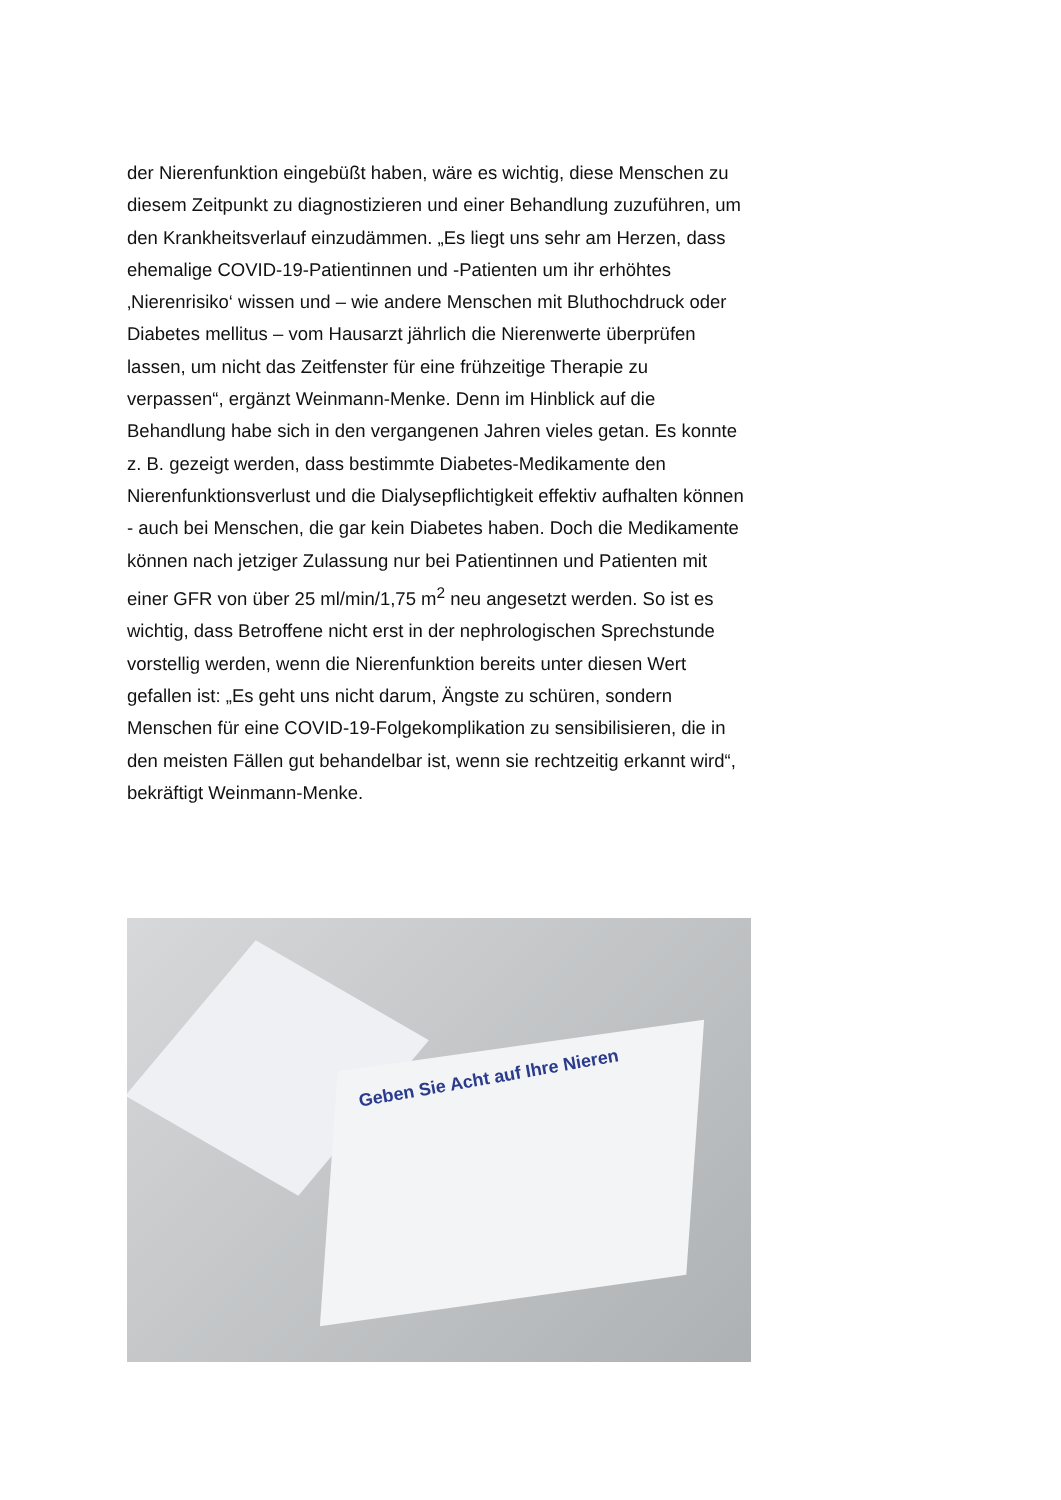der Nierenfunktion eingebüßt haben, wäre es wichtig, diese Menschen zu diesem Zeitpunkt zu diagnostizieren und einer Behandlung zuzuführen, um den Krankheitsverlauf einzudämmen. „Es liegt uns sehr am Herzen, dass ehemalige COVID-19-Patientinnen und -Patienten um ihr erhöhtes ‚Nierenrisiko‘ wissen und – wie andere Menschen mit Bluthochdruck oder Diabetes mellitus – vom Hausarzt jährlich die Nierenwerte überprüfen lassen, um nicht das Zeitfenster für eine frühzeitige Therapie zu verpassen“, ergänzt Weinmann-Menke. Denn im Hinblick auf die Behandlung habe sich in den vergangenen Jahren vieles getan. Es konnte z. B. gezeigt werden, dass bestimmte Diabetes-Medikamente den Nierenfunktionsverlust und die Dialysepflichtigkeit effektiv aufhalten können - auch bei Menschen, die gar kein Diabetes haben. Doch die Medikamente können nach jetziger Zulassung nur bei Patientinnen und Patienten mit einer GFR von über 25 ml/min/1,75 m<sup>2</sup> neu angesetzt werden. So ist es wichtig, dass Betroffene nicht erst in der nephrologischen Sprechstunde vorstellig werden, wenn die Nierenfunktion bereits unter diesen Wert gefallen ist: „Es geht uns nicht darum, Ängste zu schüren, sondern Menschen für eine COVID-19-Folgekomplikation zu sensibilisieren, die in den meisten Fällen gut behandelbar ist, wenn sie rechtzeitig erkannt wird“, bekräftigt Weinmann-Menke.
Geben Sie Acht auf Ihre Nieren